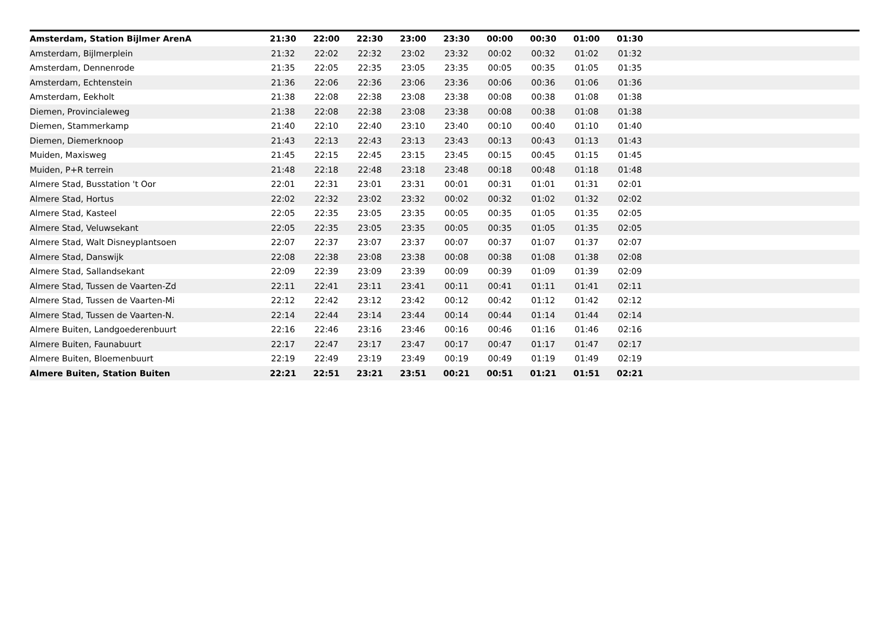| Amsterdam, Station Bijlmer ArenA | 21:30 | 22:00 | 22:30 | 23:00 | 23:30 | 00:00 | 00:30 | 01:00 | 01:30 | |
| --- | --- | --- | --- | --- | --- | --- | --- | --- | --- | --- |
| Amsterdam, Bijlmerplein | 21:32 | 22:02 | 22:32 | 23:02 | 23:32 | 00:02 | 00:32 | 01:02 | 01:32 | |
| Amsterdam, Dennenrode | 21:35 | 22:05 | 22:35 | 23:05 | 23:35 | 00:05 | 00:35 | 01:05 | 01:35 | |
| Amsterdam, Echtenstein | 21:36 | 22:06 | 22:36 | 23:06 | 23:36 | 00:06 | 00:36 | 01:06 | 01:36 | |
| Amsterdam, Eekholt | 21:38 | 22:08 | 22:38 | 23:08 | 23:38 | 00:08 | 00:38 | 01:08 | 01:38 | |
| Diemen, Provincialeweg | 21:38 | 22:08 | 22:38 | 23:08 | 23:38 | 00:08 | 00:38 | 01:08 | 01:38 | |
| Diemen, Stammerkamp | 21:40 | 22:10 | 22:40 | 23:10 | 23:40 | 00:10 | 00:40 | 01:10 | 01:40 | |
| Diemen, Diemerknoop | 21:43 | 22:13 | 22:43 | 23:13 | 23:43 | 00:13 | 00:43 | 01:13 | 01:43 | |
| Muiden, Maxisweg | 21:45 | 22:15 | 22:45 | 23:15 | 23:45 | 00:15 | 00:45 | 01:15 | 01:45 | |
| Muiden, P+R terrein | 21:48 | 22:18 | 22:48 | 23:18 | 23:48 | 00:18 | 00:48 | 01:18 | 01:48 | |
| Almere Stad, Busstation 't Oor | 22:01 | 22:31 | 23:01 | 23:31 | 00:01 | 00:31 | 01:01 | 01:31 | 02:01 | |
| Almere Stad, Hortus | 22:02 | 22:32 | 23:02 | 23:32 | 00:02 | 00:32 | 01:02 | 01:32 | 02:02 | |
| Almere Stad, Kasteel | 22:05 | 22:35 | 23:05 | 23:35 | 00:05 | 00:35 | 01:05 | 01:35 | 02:05 | |
| Almere Stad, Veluwsekant | 22:05 | 22:35 | 23:05 | 23:35 | 00:05 | 00:35 | 01:05 | 01:35 | 02:05 | |
| Almere Stad, Walt Disneyplantsoen | 22:07 | 22:37 | 23:07 | 23:37 | 00:07 | 00:37 | 01:07 | 01:37 | 02:07 | |
| Almere Stad, Danswijk | 22:08 | 22:38 | 23:08 | 23:38 | 00:08 | 00:38 | 01:08 | 01:38 | 02:08 | |
| Almere Stad, Sallandsekant | 22:09 | 22:39 | 23:09 | 23:39 | 00:09 | 00:39 | 01:09 | 01:39 | 02:09 | |
| Almere Stad, Tussen de Vaarten-Zd | 22:11 | 22:41 | 23:11 | 23:41 | 00:11 | 00:41 | 01:11 | 01:41 | 02:11 | |
| Almere Stad, Tussen de Vaarten-Mi | 22:12 | 22:42 | 23:12 | 23:42 | 00:12 | 00:42 | 01:12 | 01:42 | 02:12 | |
| Almere Stad, Tussen de Vaarten-N. | 22:14 | 22:44 | 23:14 | 23:44 | 00:14 | 00:44 | 01:14 | 01:44 | 02:14 | |
| Almere Buiten, Landgoederenbuurt | 22:16 | 22:46 | 23:16 | 23:46 | 00:16 | 00:46 | 01:16 | 01:46 | 02:16 | |
| Almere Buiten, Faunabuurt | 22:17 | 22:47 | 23:17 | 23:47 | 00:17 | 00:47 | 01:17 | 01:47 | 02:17 | |
| Almere Buiten, Bloemenbuurt | 22:19 | 22:49 | 23:19 | 23:49 | 00:19 | 00:49 | 01:19 | 01:49 | 02:19 | |
| Almere Buiten, Station Buiten | 22:21 | 22:51 | 23:21 | 23:51 | 00:21 | 00:51 | 01:21 | 01:51 | 02:21 | |